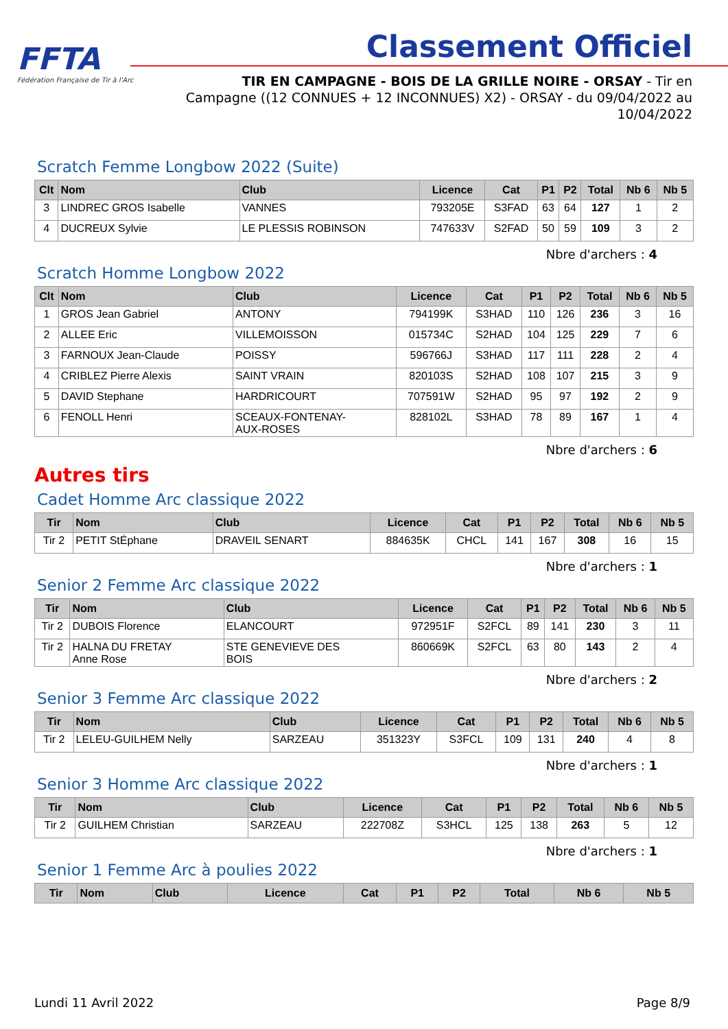FFTA
Fédération Française de Tir à l'Arc
Classement Officiel
TIR EN CAMPAGNE - BOIS DE LA GRILLE NOIRE - ORSAY - Tir en Campagne ((12 CONNUES + 12 INCONNUES) X2) - ORSAY - du 09/04/2022 au 10/04/2022
Scratch Femme Longbow 2022 (Suite)
| Clt | Nom | Club | Licence | Cat | P1 | P2 | Total | Nb 6 | Nb 5 |
| --- | --- | --- | --- | --- | --- | --- | --- | --- | --- |
| 3 | LINDREC GROS Isabelle | VANNES | 793205E | S3FAD | 63 | 64 | 127 | 1 | 2 |
| 4 | DUCREUX Sylvie | LE PLESSIS ROBINSON | 747633V | S2FAD | 50 | 59 | 109 | 3 | 2 |
Nbre d'archers : 4
Scratch Homme Longbow 2022
| Clt | Nom | Club | Licence | Cat | P1 | P2 | Total | Nb 6 | Nb 5 |
| --- | --- | --- | --- | --- | --- | --- | --- | --- | --- |
| 1 | GROS Jean Gabriel | ANTONY | 794199K | S3HAD | 110 | 126 | 236 | 3 | 16 |
| 2 | ALLEE Eric | VILLEMOISSON | 015734C | S2HAD | 104 | 125 | 229 | 7 | 6 |
| 3 | FARNOUX Jean-Claude | POISSY | 596766J | S3HAD | 117 | 111 | 228 | 2 | 4 |
| 4 | CRIBLEZ Pierre Alexis | SAINT VRAIN | 820103S | S2HAD | 108 | 107 | 215 | 3 | 9 |
| 5 | DAVID Stephane | HARDRICOURT | 707591W | S2HAD | 95 | 97 | 192 | 2 | 9 |
| 6 | FENOLL Henri | SCEAUX-FONTENAY- AUX-ROSES | 828102L | S3HAD | 78 | 89 | 167 | 1 | 4 |
Nbre d'archers : 6
Autres tirs
Cadet Homme Arc classique 2022
| Tir | Nom | Club | Licence | Cat | P1 | P2 | Total | Nb 6 | Nb 5 |
| --- | --- | --- | --- | --- | --- | --- | --- | --- | --- |
| Tir 2 | PETIT StÉphane | DRAVEIL SENART | 884635K | CHCL | 141 | 167 | 308 | 16 | 15 |
Nbre d'archers : 1
Senior 2 Femme Arc classique 2022
| Tir | Nom | Club | Licence | Cat | P1 | P2 | Total | Nb 6 | Nb 5 |
| --- | --- | --- | --- | --- | --- | --- | --- | --- | --- |
| Tir 2 | DUBOIS Florence | ELANCOURT | 972951F | S2FCL | 89 | 141 | 230 | 3 | 11 |
| Tir 2 | HALNA DU FRETAY Anne Rose | STE GENEVIEVE DES BOIS | 860669K | S2FCL | 63 | 80 | 143 | 2 | 4 |
Nbre d'archers : 2
Senior 3 Femme Arc classique 2022
| Tir | Nom | Club | Licence | Cat | P1 | P2 | Total | Nb 6 | Nb 5 |
| --- | --- | --- | --- | --- | --- | --- | --- | --- | --- |
| Tir 2 | LELEU-GUILHEM Nelly | SARZEAU | 351323Y | S3FCL | 109 | 131 | 240 | 4 | 8 |
Nbre d'archers : 1
Senior 3 Homme Arc classique 2022
| Tir | Nom | Club | Licence | Cat | P1 | P2 | Total | Nb 6 | Nb 5 |
| --- | --- | --- | --- | --- | --- | --- | --- | --- | --- |
| Tir 2 | GUILHEM Christian | SARZEAU | 222708Z | S3HCL | 125 | 138 | 263 | 5 | 12 |
Nbre d'archers : 1
Senior 1 Femme Arc à poulies 2022
| Tir | Nom | Club | Licence | Cat | P1 | P2 | Total | Nb 6 | Nb 5 |
| --- | --- | --- | --- | --- | --- | --- | --- | --- | --- |
Lundi 11 Avril 2022 Page 8/9